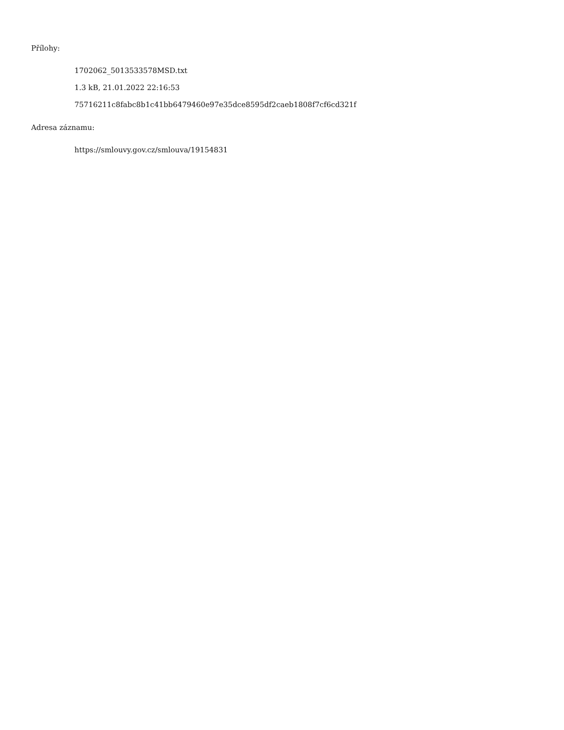Přílohy:
1702062_5013533578MSD.txt
1.3 kB, 21.01.2022 22:16:53
75716211c8fabc8b1c41bb6479460e97e35dce8595df2caeb1808f7cf6cd321f
Adresa záznamu:
https://smlouvy.gov.cz/smlouva/19154831